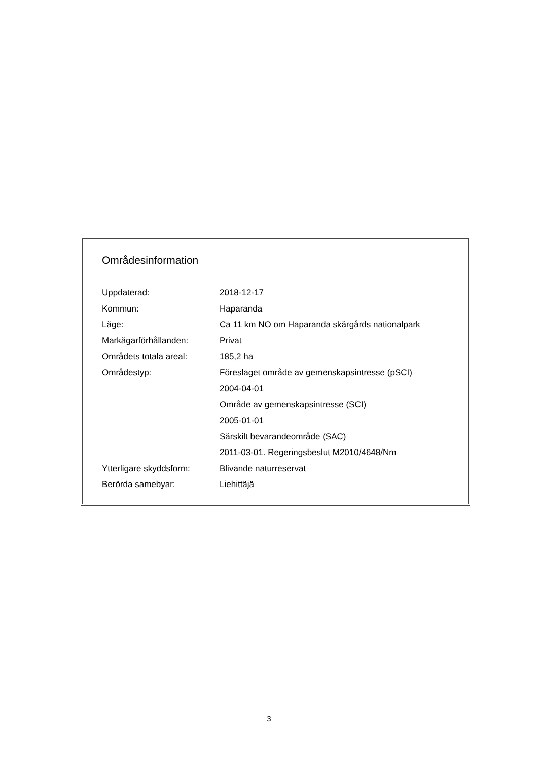Områdesinformation
| Uppdaterad: | 2018-12-17 |
| Kommun: | Haparanda |
| Läge: | Ca 11 km NO om Haparanda skärgårds nationalpark |
| Markägarförhållanden: | Privat |
| Områdets totala areal: | 185,2 ha |
| Områdestyp: | Föreslaget område av gemenskapsintresse (pSCI) |
| | 2004-04-01 |
| | Område av gemenskapsintresse (SCI) |
| | 2005-01-01 |
| | Särskilt bevarandeområde (SAC) |
| | 2011-03-01. Regeringsbeslut M2010/4648/Nm |
| Ytterligare skyddsform: | Blivande naturreservat |
| Berörda samebyar: | Liehittäjä |
3